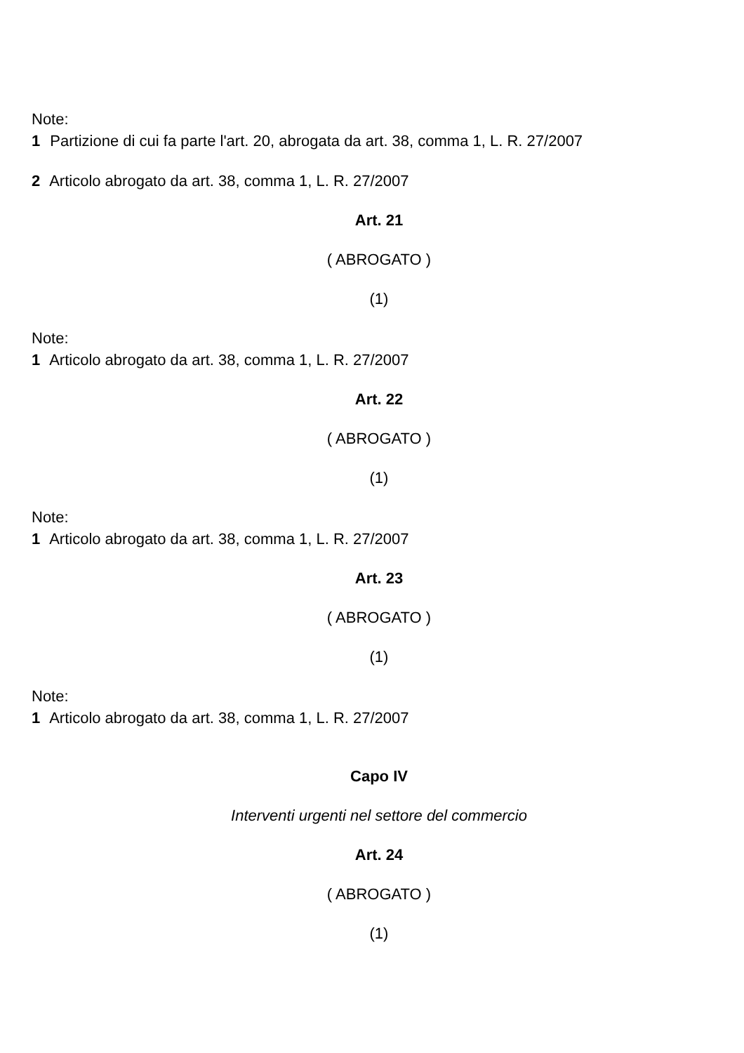Note:
1 Partizione di cui fa parte l'art. 20, abrogata da art. 38, comma 1, L. R. 27/2007
2 Articolo abrogato da art. 38, comma 1, L. R. 27/2007
Art. 21
( ABROGATO )
(1)
Note:
1 Articolo abrogato da art. 38, comma 1, L. R. 27/2007
Art. 22
( ABROGATO )
(1)
Note:
1 Articolo abrogato da art. 38, comma 1, L. R. 27/2007
Art. 23
( ABROGATO )
(1)
Note:
1 Articolo abrogato da art. 38, comma 1, L. R. 27/2007
Capo IV
Interventi urgenti nel settore del commercio
Art. 24
( ABROGATO )
(1)